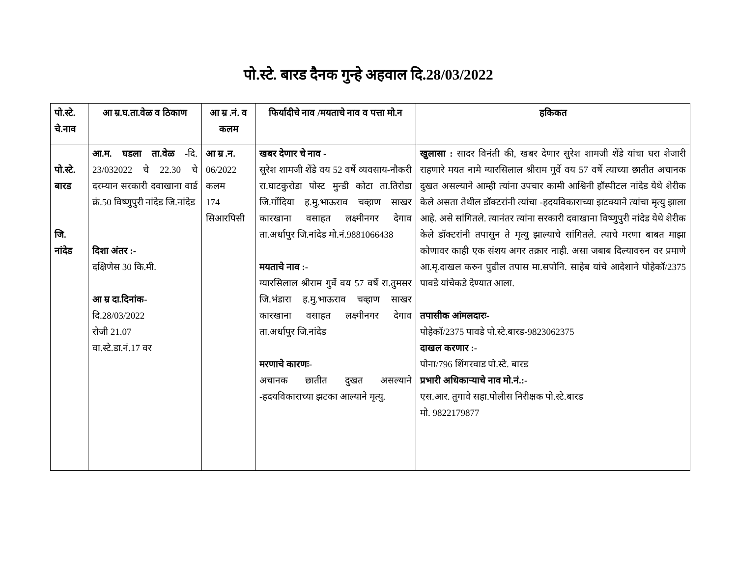पो.स्टे. बारड दैनक गुन्हे अहवाल दि.28/03/2022
| पो.स्टे. चे.नाव | आ म्र.घ.ता.वेळ व ठिकाण | आ म्र .नं. व कलम | फिर्यादीचे नाव /मयताचे नाव व पत्ता मो.न | हकिकत |
| --- | --- | --- | --- | --- |
| पो.स्टे. बारड जि. नांदेड | आ.म. घडला ता.वेळ - दि. 23/032022 चे 22.30 चे दरम्यान सरकारी दवाखाना वार्ड क्रं.50 विष्णुपुरी नांदेड जि.नांदेड दिशा अंतर :- दक्षिणेस 30 कि.मी. आ म्र दा.दिनांक- दि.28/03/2022 रोजी 21.07 वा.स्टे.डा.नं.17 वर | आ म्र .न. 06/2022 कलम 174 सिआरपिसी | खबर देणार चे नाव - सुरेश शामजी शेंडे वय 52 वर्षे व्यवसाय-नौकरी रा.घाटकुरोडा पोस्ट मुन्डी कोटा ता.तिरोडा जि.गोंदिया ह.मु.भाऊराव चव्हाण साखर कारखाना वसाहत लक्ष्मीनगर देगाव ता.अर्धापुर जि.नांदेड मो.नं.9881066438 मयताचे नाव :- ग्यारसिलाल श्रीराम गुर्वे वय 57 वर्षे रा.तुमसर जि.भंडारा ह.मु.भाऊराव चव्हाण साखर कारखाना वसाहत लक्ष्मीनगर देगाव ता.अर्धापुर जि.नांदेड मरणाचे कारणः- अचानक छातीत दुखत असल्याने -हदयविकाराच्या झटका आल्याने मृत्यु. | खुलासा : सादर विनंती की, खबर देणार सुरेश शामजी शेंडे यांचा घरा शेजारी राहणारे मयत नामे ग्यारसिलाल श्रीराम गुर्वे वय 57 वर्षे त्याच्या छातीत अचानक दुखत असल्याने आम्ही त्यांना उपचार कामी आश्विनी हॉस्पीटल नांदेड येथे शेरीक केले असता तेथील डॉक्टरांनी त्यांचा -हदयविकाराच्या झटक्याने त्यांचा मृत्यु झाला आहे. असे सांगितले. त्यानंतर त्यांना सरकारी दवाखाना विष्णुपुरी नांदेड येथे शेरीक केले डॉक्टरांनी तपासुन ते मृत्यु झाल्याचे सांगितले. त्याचे मरणा बाबत माझा कोणावर काही एक संशय अगर तक्रार नाही. असा जबाब दिल्यावरुन वर प्रमाणे आ.मृ.दाखल करुन पुढील तपास मा.सपोनि. साहेब यांचे आदेशाने पोहेकॉ/2375 पावडे यांचेकडे देण्यात आला. तपासीक आंमलदारः- पोहेकॉ/2375 पावडे पो.स्टे.बारड-9823062375 दाखल करणार :- पोना/796 शिंगरवाड पो.स्टे. बारड प्रभारी अधिकाऱ्याचे नाव मो.नं.:- एस.आर. तुगावे सहा.पोलीस निरीक्षक पो.स्टे.बारड मो. 9822179877 |